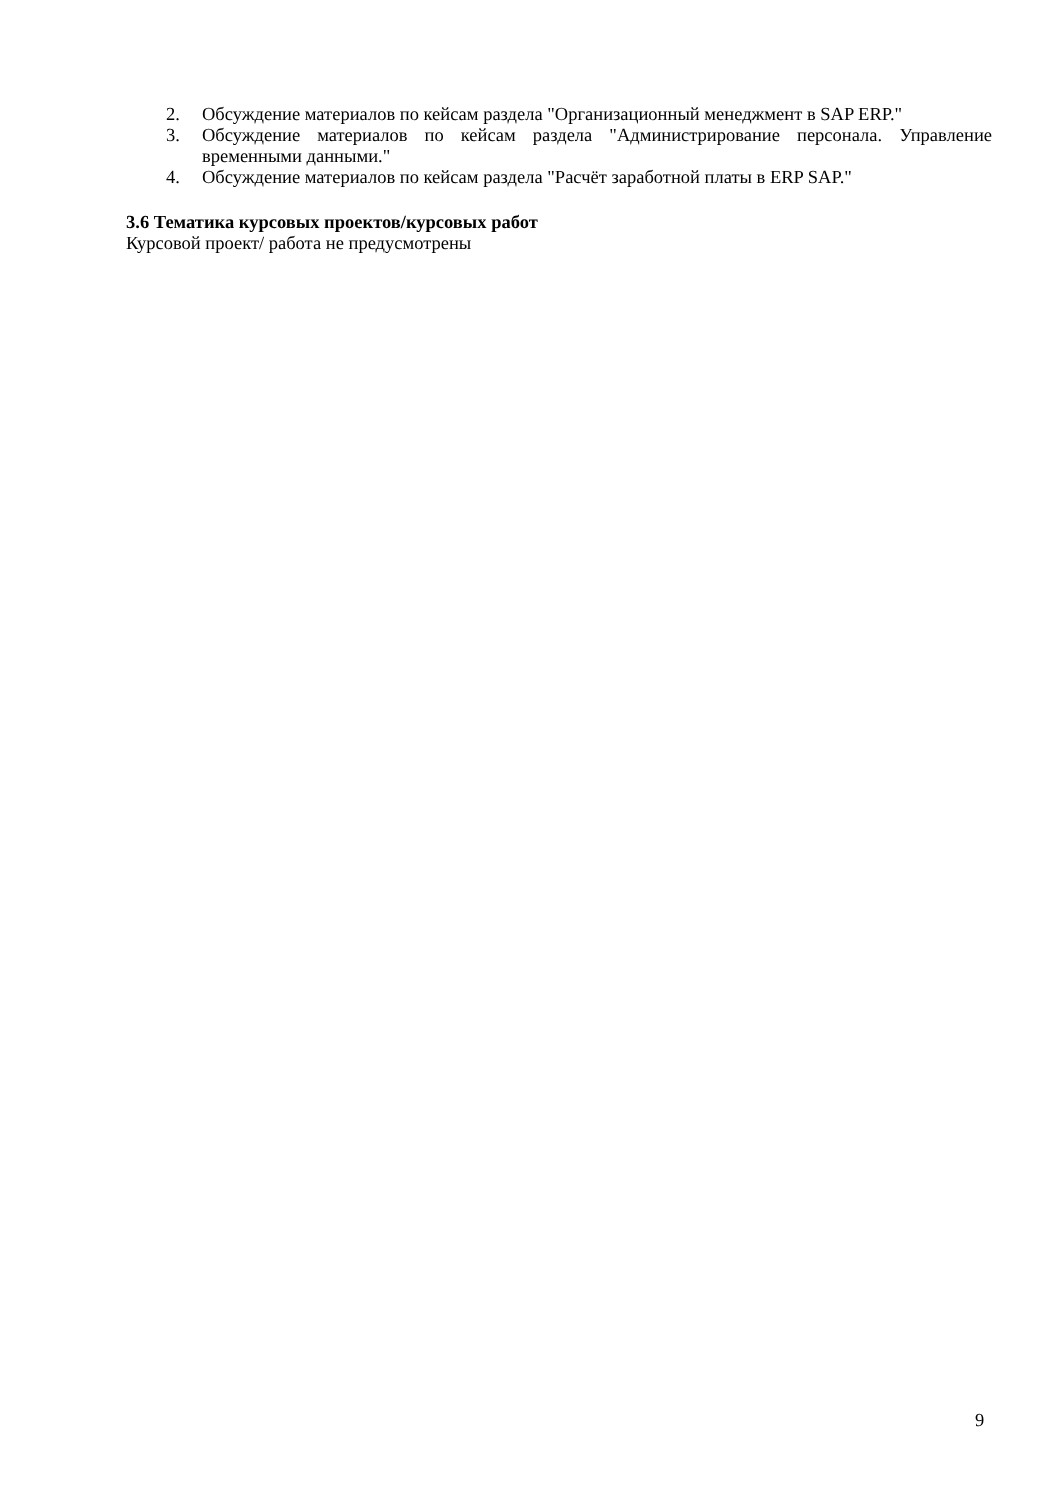2. Обсуждение материалов по кейсам раздела "Организационный менеджмент в SAP ERP."
3. Обсуждение материалов по кейсам раздела "Администрирование персонала. Управление временными данными."
4. Обсуждение материалов по кейсам раздела "Расчёт заработной платы в ERP SAP."
3.6 Тематика курсовых проектов/курсовых работ
Курсовой проект/ работа не предусмотрены
9